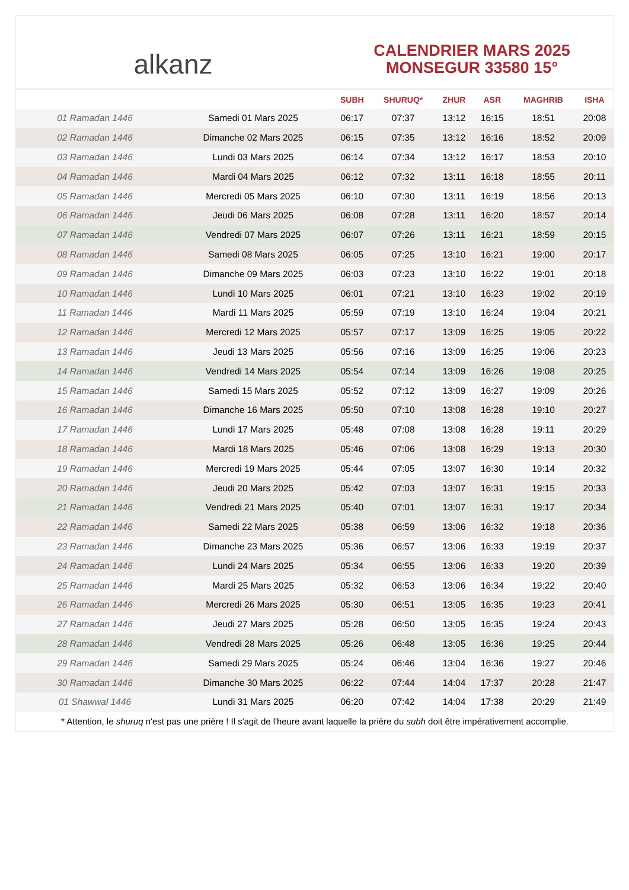alkanz
CALENDRIER MARS 2025
MONSEGUR 33580 15°
| | | SUBH | SHURUQ* | ZHUR | ASR | MAGHRIB | ISHA |
| --- | --- | --- | --- | --- | --- | --- | --- |
| 01 Ramadan 1446 | Samedi 01 Mars 2025 | 06:17 | 07:37 | 13:12 | 16:15 | 18:51 | 20:08 |
| 02 Ramadan 1446 | Dimanche 02 Mars 2025 | 06:15 | 07:35 | 13:12 | 16:16 | 18:52 | 20:09 |
| 03 Ramadan 1446 | Lundi 03 Mars 2025 | 06:14 | 07:34 | 13:12 | 16:17 | 18:53 | 20:10 |
| 04 Ramadan 1446 | Mardi 04 Mars 2025 | 06:12 | 07:32 | 13:11 | 16:18 | 18:55 | 20:11 |
| 05 Ramadan 1446 | Mercredi 05 Mars 2025 | 06:10 | 07:30 | 13:11 | 16:19 | 18:56 | 20:13 |
| 06 Ramadan 1446 | Jeudi 06 Mars 2025 | 06:08 | 07:28 | 13:11 | 16:20 | 18:57 | 20:14 |
| 07 Ramadan 1446 | Vendredi 07 Mars 2025 | 06:07 | 07:26 | 13:11 | 16:21 | 18:59 | 20:15 |
| 08 Ramadan 1446 | Samedi 08 Mars 2025 | 06:05 | 07:25 | 13:10 | 16:21 | 19:00 | 20:17 |
| 09 Ramadan 1446 | Dimanche 09 Mars 2025 | 06:03 | 07:23 | 13:10 | 16:22 | 19:01 | 20:18 |
| 10 Ramadan 1446 | Lundi 10 Mars 2025 | 06:01 | 07:21 | 13:10 | 16:23 | 19:02 | 20:19 |
| 11 Ramadan 1446 | Mardi 11 Mars 2025 | 05:59 | 07:19 | 13:10 | 16:24 | 19:04 | 20:21 |
| 12 Ramadan 1446 | Mercredi 12 Mars 2025 | 05:57 | 07:17 | 13:09 | 16:25 | 19:05 | 20:22 |
| 13 Ramadan 1446 | Jeudi 13 Mars 2025 | 05:56 | 07:16 | 13:09 | 16:25 | 19:06 | 20:23 |
| 14 Ramadan 1446 | Vendredi 14 Mars 2025 | 05:54 | 07:14 | 13:09 | 16:26 | 19:08 | 20:25 |
| 15 Ramadan 1446 | Samedi 15 Mars 2025 | 05:52 | 07:12 | 13:09 | 16:27 | 19:09 | 20:26 |
| 16 Ramadan 1446 | Dimanche 16 Mars 2025 | 05:50 | 07:10 | 13:08 | 16:28 | 19:10 | 20:27 |
| 17 Ramadan 1446 | Lundi 17 Mars 2025 | 05:48 | 07:08 | 13:08 | 16:28 | 19:11 | 20:29 |
| 18 Ramadan 1446 | Mardi 18 Mars 2025 | 05:46 | 07:06 | 13:08 | 16:29 | 19:13 | 20:30 |
| 19 Ramadan 1446 | Mercredi 19 Mars 2025 | 05:44 | 07:05 | 13:07 | 16:30 | 19:14 | 20:32 |
| 20 Ramadan 1446 | Jeudi 20 Mars 2025 | 05:42 | 07:03 | 13:07 | 16:31 | 19:15 | 20:33 |
| 21 Ramadan 1446 | Vendredi 21 Mars 2025 | 05:40 | 07:01 | 13:07 | 16:31 | 19:17 | 20:34 |
| 22 Ramadan 1446 | Samedi 22 Mars 2025 | 05:38 | 06:59 | 13:06 | 16:32 | 19:18 | 20:36 |
| 23 Ramadan 1446 | Dimanche 23 Mars 2025 | 05:36 | 06:57 | 13:06 | 16:33 | 19:19 | 20:37 |
| 24 Ramadan 1446 | Lundi 24 Mars 2025 | 05:34 | 06:55 | 13:06 | 16:33 | 19:20 | 20:39 |
| 25 Ramadan 1446 | Mardi 25 Mars 2025 | 05:32 | 06:53 | 13:06 | 16:34 | 19:22 | 20:40 |
| 26 Ramadan 1446 | Mercredi 26 Mars 2025 | 05:30 | 06:51 | 13:05 | 16:35 | 19:23 | 20:41 |
| 27 Ramadan 1446 | Jeudi 27 Mars 2025 | 05:28 | 06:50 | 13:05 | 16:35 | 19:24 | 20:43 |
| 28 Ramadan 1446 | Vendredi 28 Mars 2025 | 05:26 | 06:48 | 13:05 | 16:36 | 19:25 | 20:44 |
| 29 Ramadan 1446 | Samedi 29 Mars 2025 | 05:24 | 06:46 | 13:04 | 16:36 | 19:27 | 20:46 |
| 30 Ramadan 1446 | Dimanche 30 Mars 2025 | 06:22 | 07:44 | 14:04 | 17:37 | 20:28 | 21:47 |
| 01 Shawwal 1446 | Lundi 31 Mars 2025 | 06:20 | 07:42 | 14:04 | 17:38 | 20:29 | 21:49 |
* Attention, le shuruq n'est pas une prière ! Il s'agit de l'heure avant laquelle la prière du subh doit être impérativement accomplie.